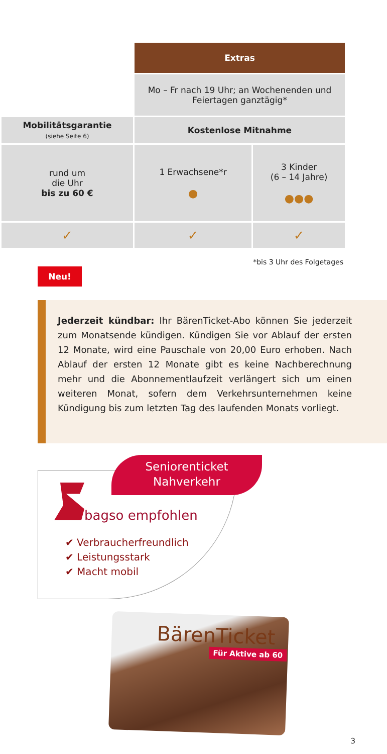| | Extras | |
| | Mo – Fr nach 19 Uhr; an Wochenenden und Feiertagen ganztägig* | |
| Mobilitätsgarantie (siehe Seite 6) | Kostenlose Mitnahme | |
| rund um die Uhr bis zu 60 € | 1 Erwachsene*r ● | 3 Kinder (6 – 14 Jahre) ●●● |
| ✓ | ✓ | ✓ |
*bis 3 Uhr des Folgetages
Neu!
Jederzeit kündbar: Ihr BärenTicket-Abo können Sie jederzeit zum Monatsende kündigen. Kündigen Sie vor Ablauf der ersten 12 Monate, wird eine Pauschale von 20,00 Euro erhoben. Nach Ablauf der ersten 12 Monate gibt es keine Nachberechnung mehr und die Abonnementlaufzeit verlängert sich um einen weiteren Monat, sofern dem Verkehrsunternehmen keine Kündigung bis zum letzten Tag des laufenden Monats vorliegt.
Seniorenticket
Nahverkehr
bagso empfohlen
✔ Verbraucherfreundlich
✔ Leistungsstark
✔ Macht mobil
BärenTicket
Für Aktive ab 60
3